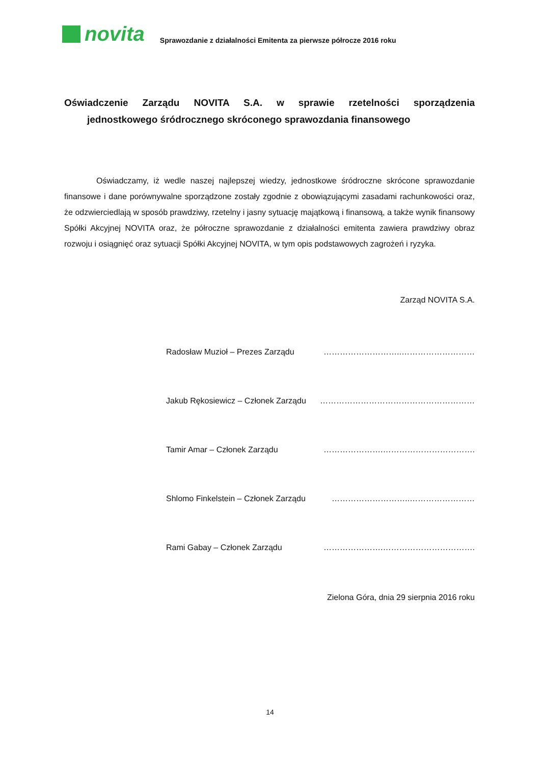novita
Sprawozdanie z działalności Emitenta za pierwsze półrocze 2016 roku
Oświadczenie Zarządu NOVITA S.A. w sprawie rzetelności sporządzenia
jednostkowego śródrocznego skróconego sprawozdania finansowego
Oświadczamy, iż wedle naszej najlepszej wiedzy, jednostkowe śródroczne skrócone sprawozdanie finansowe i dane porównywalne sporządzone zostały zgodnie z obowiązującymi zasadami rachunkowości oraz, że odzwierciedlają w sposób prawdziwy, rzetelny i jasny sytuację majątkową i finansową, a także wynik finansowy Spółki Akcyjnej NOVITA oraz, że półroczne sprawozdanie z działalności emitenta zawiera prawdziwy obraz rozwoju i osiągnięć oraz sytuacji Spółki Akcyjnej NOVITA, w tym opis podstawowych zagrożeń i ryzyka.
Zarząd NOVITA S.A.
Radosław Muzioł – Prezes Zarządu ………………………..………………………
Jakub Rękosiewicz – Członek Zarządu …………………………………………………
Tamir Amar – Członek Zarządu ………………….…………………………….
Shlomo Finkelstein – Członek Zarządu ………………………..……………………
Rami Gabay – Członek Zarządu ………………….…………………………….
Zielona Góra, dnia 29 sierpnia 2016 roku
14